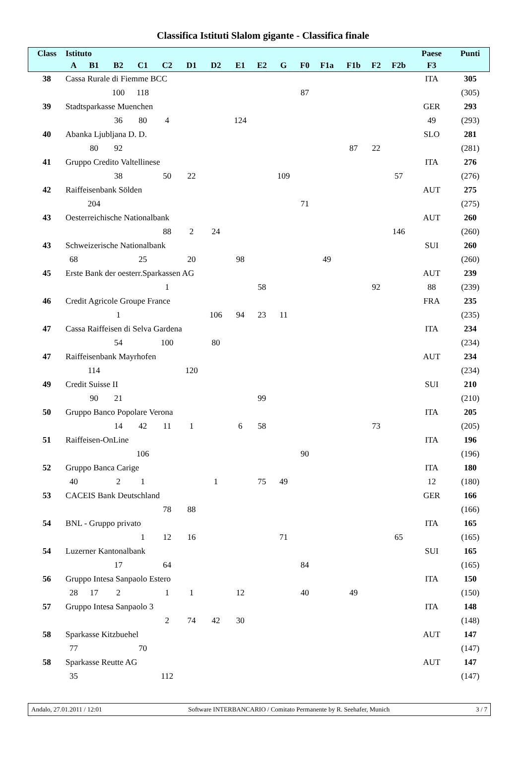Classifica Istituti Slalom gigante - Classifica finale
| Class | Istituto | | | | | | | | | | | | | | | | Paese | Punti |
| --- | --- | --- | --- | --- | --- | --- | --- | --- | --- | --- | --- | --- | --- | --- | --- | --- | --- | --- |
| | A | B1 | B2 | C1 | C2 | D1 | D2 | E1 | E2 | G | F0 | F1a | F1b | F2 | F2b | | F3 | |
| 38 | Cassa Rurale di Fiemme BCC | | | | | | | | | | | | | | | | ITA | 305 |
| | | | 100 | 118 | | | | | | | 87 | | | | | | | (305) |
| 39 | Stadtsparkasse Muenchen | | | | | | | | | | | | | | | | GER | 293 |
| | | | 36 | 80 | 4 | | | 124 | | | | | | | | | 49 | (293) |
| 40 | Abanka Ljubljana D. D. | | | | | | | | | | | | | | | | SLO | 281 |
| | | 80 | 92 | | | | | | | | | | 87 | 22 | | | | (281) |
| 41 | Gruppo Credito Valtellinese | | | | | | | | | | | | | | | | ITA | 276 |
| | | | 38 | | 50 | 22 | | | | 109 | | | | | 57 | | | (276) |
| 42 | Raiffeisenbank Sölden | | | | | | | | | | | | | | | | AUT | 275 |
| | | 204 | | | | | | | | | 71 | | | | | | | (275) |
| 43 | Oesterreichische Nationalbank | | | | | | | | | | | | | | | | AUT | 260 |
| | | | | | 88 | 2 | 24 | | | | | | | | 146 | | | (260) |
| 43 | Schweizerische Nationalbank | | | | | | | | | | | | | | | | SUI | 260 |
| | 68 | | | 25 | | 20 | | 98 | | | | 49 | | | | | | (260) |
| 45 | Erste Bank der oesterr.Sparkassen AG | | | | | | | | | | | | | | | | AUT | 239 |
| | | | | | 1 | | | | 58 | | | | | 92 | | | 88 | (239) |
| 46 | Credit Agricole Groupe France | | | | | | | | | | | | | | | | FRA | 235 |
| | | | 1 | | | | 106 | 94 | 23 | 11 | | | | | | | | (235) |
| 47 | Cassa Raiffeisen di Selva Gardena | | | | | | | | | | | | | | | | ITA | 234 |
| | | | 54 | | 100 | | 80 | | | | | | | | | | | (234) |
| 47 | Raiffeisenbank Mayrhofen | | | | | | | | | | | | | | | | AUT | 234 |
| | | 114 | | | | 120 | | | | | | | | | | | | (234) |
| 49 | Credit Suisse II | | | | | | | | | | | | | | | | SUI | 210 |
| | | 90 | 21 | | | | | | 99 | | | | | | | | | (210) |
| 50 | Gruppo Banco Popolare Verona | | | | | | | | | | | | | | | | ITA | 205 |
| | | | 14 | 42 | 11 | 1 | | 6 | 58 | | | | | 73 | | | | (205) |
| 51 | Raiffeisen-OnLine | | | | | | | | | | | | | | | | ITA | 196 |
| | | | | 106 | | | | | | | 90 | | | | | | | (196) |
| 52 | Gruppo Banca Carige | | | | | | | | | | | | | | | | ITA | 180 |
| | 40 | | 2 | 1 | | | 1 | | 75 | 49 | | | | | | | 12 | (180) |
| 53 | CACEIS Bank Deutschland | | | | | | | | | | | | | | | | GER | 166 |
| | | | | | 78 | 88 | | | | | | | | | | | | (166) |
| 54 | BNL - Gruppo privato | | | | | | | | | | | | | | | | ITA | 165 |
| | | | | 1 | 12 | 16 | | | | 71 | | | | | 65 | | | (165) |
| 54 | Luzerner Kantonalbank | | | | | | | | | | | | | | | | SUI | 165 |
| | | | 17 | | 64 | | | | | | 84 | | | | | | | (165) |
| 56 | Gruppo Intesa Sanpaolo Estero | | | | | | | | | | | | | | | | ITA | 150 |
| | 28 | 17 | 2 | | 1 | 1 | | 12 | | | 40 | | 49 | | | | | (150) |
| 57 | Gruppo Intesa Sanpaolo 3 | | | | | | | | | | | | | | | | ITA | 148 |
| | | | | | 2 | 74 | 42 | 30 | | | | | | | | | | (148) |
| 58 | Sparkasse Kitzbuehel | | | | | | | | | | | | | | | | AUT | 147 |
| | 77 | | | 70 | | | | | | | | | | | | | | (147) |
| 58 | Sparkasse Reutte AG | | | | | | | | | | | | | | | | AUT | 147 |
| | 35 | | | | 112 | | | | | | | | | | | | | (147) |
Andalo, 27.01.2011 / 12:01 Software INTERBANCARIO / Comitato Permanente by R. Seehafer, Munich 3 / 7